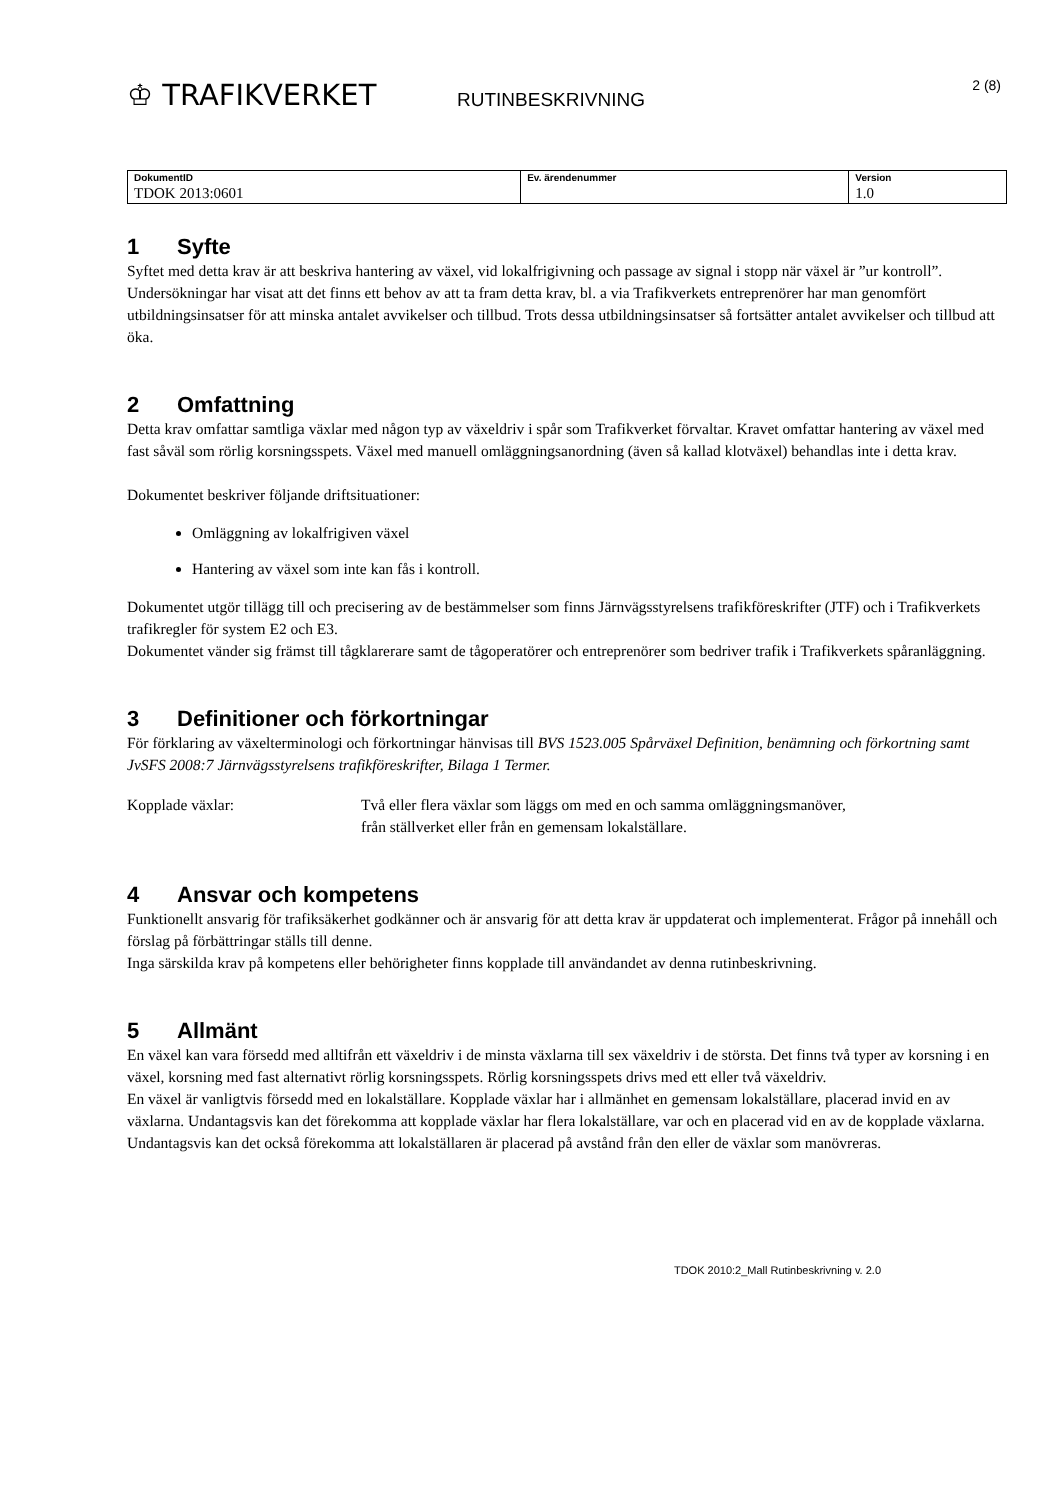♔ TRAFIKVERKET
RUTINBESKRIVNING
2 (8)
| DokumentID | Ev. ärendenummer | Version |
| --- | --- | --- |
| TDOK 2013:0601 | | 1.0 |
1 Syfte
Syftet med detta krav är att beskriva hantering av växel, vid lokalfrigivning och passage av signal i stopp när växel är ”ur kontroll”.
Undersökningar har visat att det finns ett behov av att ta fram detta krav, bl. a via Trafikverkets entreprenörer har man genomfört utbildningsinsatser för att minska antalet avvikelser och tillbud. Trots dessa utbildningsinsatser så fortsätter antalet avvikelser och tillbud att öka.
2 Omfattning
Detta krav omfattar samtliga växlar med någon typ av växeldriv i spår som Trafikverket förvaltar. Kravet omfattar hantering av växel med fast såväl som rörlig korsningsspets. Växel med manuell omläggningsanordning (även så kallad klotväxel) behandlas inte i detta krav.
Dokumentet beskriver följande driftsituationer:
Omläggning av lokalfrigiven växel
Hantering av växel som inte kan fås i kontroll.
Dokumentet utgör tillägg till och precisering av de bestämmelser som finns Järnvägsstyrelsens trafikföreskrifter (JTF) och i Trafikverkets trafikregler för system E2 och E3.
Dokumentet vänder sig främst till tågklarerare samt de tågoperatörer och entreprenörer som bedriver trafik i Trafikverkets spåranläggning.
3 Definitioner och förkortningar
För förklaring av växelterminologi och förkortningar hänvisas till BVS 1523.005 Spårväxel Definition, benämning och förkortning samt JvSFS 2008:7 Järnvägsstyrelsens trafikföreskrifter, Bilaga 1 Termer.
Kopplade växlar: Två eller flera växlar som läggs om med en och samma omläggningsmanöver, från ställverket eller från en gemensam lokalställare.
4 Ansvar och kompetens
Funktionellt ansvarig för trafiksäkerhet godkänner och är ansvarig för att detta krav är uppdaterat och implementerat. Frågor på innehåll och förslag på förbättringar ställs till denne.
Inga särskilda krav på kompetens eller behörigheter finns kopplade till användandet av denna rutinbeskrivning.
5 Allmänt
En växel kan vara försedd med alltifrån ett växeldriv i de minsta växlarna till sex växeldriv i de största. Det finns två typer av korsning i en växel, korsning med fast alternativt rörlig korsningsspets. Rörlig korsningsspets drivs med ett eller två växeldriv.
En växel är vanligtvis försedd med en lokalställare. Kopplade växlar har i allmänhet en gemensam lokalställare, placerad invid en av växlarna. Undantagsvis kan det förekomma att kopplade växlar har flera lokalställare, var och en placerad vid en av de kopplade växlarna. Undantagsvis kan det också förekomma att lokalställaren är placerad på avstånd från den eller de växlar som manövreras.
TDOK 2010:2_Mall Rutinbeskrivning v. 2.0